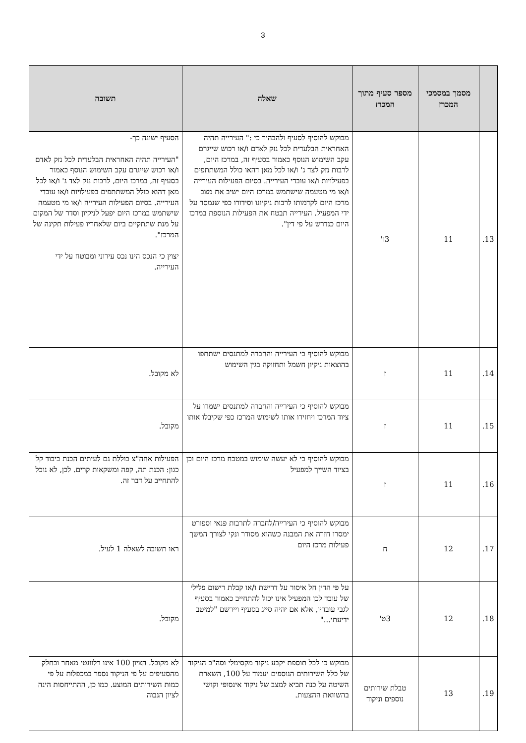3
| | מסמך במסמכי המכרז | מספר סעיף מתוך המכרז | שאלה | תשובה |
| --- | --- | --- | --- | --- |
| 13. | 11 | 3ו' | מבוקש להוסיף לסעיף ולהבהיר כי :" העירייה תהיה האחראית הבלעדית לכל נזק לאדם ו/או רכוש שייגרם עקב השימוש הנוסף כאמור בסעיף זה, במרכז היום, לרבות נזק לצד ג' ו/או לכל מאן דהאו כולל המשתתפים בפעילויות ו/או עובדי העירייה. בסיום הפעילות העירייה ו/או מי מטעמה שישתמש במרכז היום ישיב את מצב מרכז היום לקדמותו לרבות ניקיונו וסידורו כפי שנמסר על ידי המפעיל. העירייה תבטח את הפעילות הנוספת במרכז היום כנדרש על פי דין". | הסעיף ישונה כך- "העירייה תהיה האחראית הבלעדית לכל נזק לאדם ו/או רכוש שייגרם עקב השימוש הנוסף כאמור בסעיף זה, במרכז היום, לרבות נזק לצד ג' ו/או לכל מאן דהוא כולל המשתתפים בפעילויות ו/או עובדי העירייה. בסיום הפעילות העירייה ו/או מי מטעמה שישתמש במרכז היום יפעל לניקיון וסדר של המקום על מנת שתתקיים ביום שלאחריו פעילות תקינה של המרכז". יצוין כי הנכס הינו נכס עירוני ומבוטח על ידי העירייה. |
| 14. | 11 | ז | מבוקש להוסיף כי העירייה והחברה למתנסים ישתתפו בהוצאות ניקיון חשמל ותחזוקה בגין השימוש | לא מקובל. |
| 15. | 11 | ז | מבוקש להוסיף כי העירייה והחברה למתנסים ישמרו על ציוד המרכז ויחזירו אותו לשימוש המרכז כפי שקיבלו אותו | מקובל. |
| 16. | 11 | ז | מבוקש להוסיף כי לא יעשה שימוש במטבח מרכז היום וכן בציוד השייך למפעיל | הפעילות אחה"צ כוללת גם לעיתים הכנת כיבוד קל כגון: הכנת תה, קפה ומשקאות קרים. לכן, לא נוכל להתחייב על דבר זה. |
| 17. | 12 | ח | מבוקש להוסיף כי העירייה/לחברה לתרבות פנאי וספורט ימסרו חזרה את המבנה כשהוא מסודר ונקי לצורך המשך פעילות מרכז היום | ראו תשובה לשאלה 1 לעיל. |
| 18. | 12 | 3ט' | על פי הדין חל איסור על דרישת ו/או קבלת רישום פלילי של עובד לכן המפעיל אינו יכול להתחייב כאמור בסעיף לגבי עובדיו, אלא אם יהיה סייג בסעיף ויירשם "למיטב ידיעתי..." | מקובל. |
| 19. | 13 | טבלת שירותים נוספים וניקוד | מבוקש כי לכל תוספת יקבע ניקוד מקסימלי וסה"כ הניקוד של כלל השירותים הנוספים יעמוד על 100, השארת השיטה על כנה תביא למצב של ניקוד אינסופי וקושי בהשוואת ההצעות. | לא מקובל. הציון 100 אינו רלוונטי מאחר ובחלק מהסעיפים על פי הניקוד נספר במכפלות על פי כמות השירותים המוצע. כמו כן, ההתייחסות הינה לציון הגבוה |